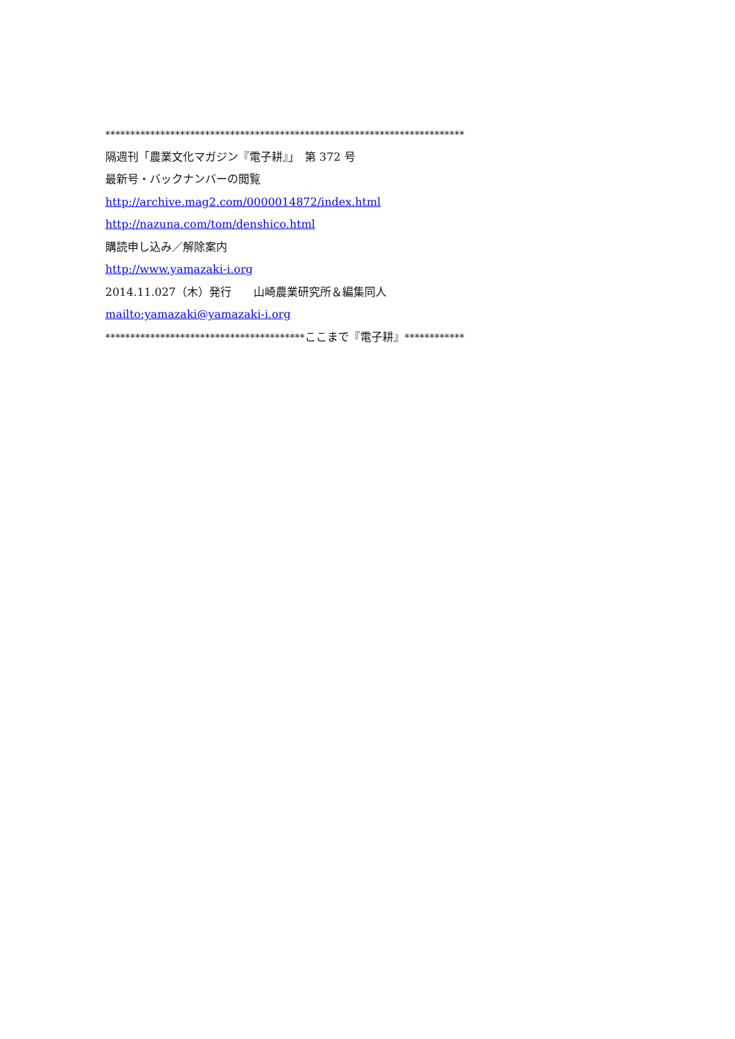************************************************************************
隔週刊「農業文化マガジン『電子耕』」　第 372 号
最新号・バックナンバーの閲覧
http://archive.mag2.com/0000014872/index.html
http://nazuna.com/tom/denshico.html
購読申し込み／解除案内
http://www.yamazaki-i.org
2014.11.027（木）発行　　山崎農業研究所＆編集同人
mailto:yamazaki@yamazaki-i.org
****************************************ここまで『電子耕』************